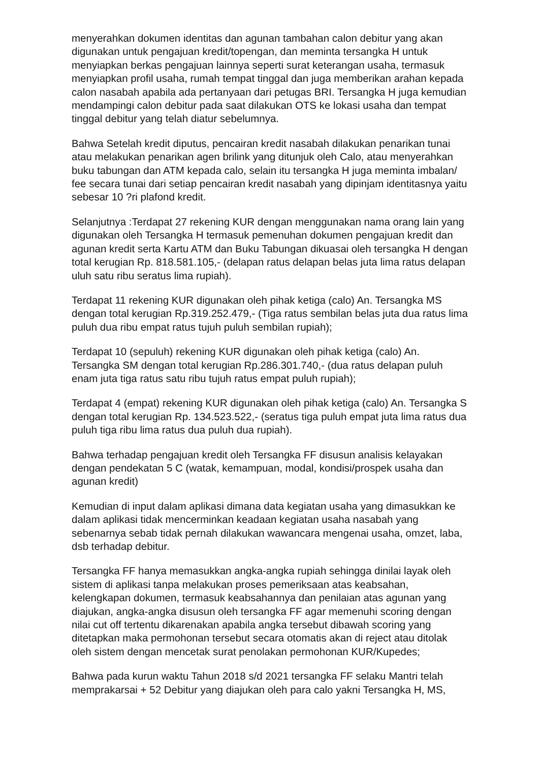menyerahkan dokumen identitas dan agunan tambahan calon debitur yang akan digunakan untuk pengajuan kredit/topengan, dan meminta tersangka H untuk menyiapkan berkas pengajuan lainnya seperti surat keterangan usaha, termasuk menyiapkan profil usaha, rumah tempat tinggal dan juga memberikan arahan kepada calon nasabah apabila ada pertanyaan dari petugas BRI. Tersangka H juga kemudian mendampingi calon debitur pada saat dilakukan OTS ke lokasi usaha dan tempat tinggal debitur yang telah diatur sebelumnya.
Bahwa Setelah kredit diputus, pencairan kredit nasabah dilakukan penarikan tunai atau melakukan penarikan agen brilink yang ditunjuk oleh Calo, atau menyerahkan buku tabungan dan ATM kepada calo, selain itu tersangka H juga meminta imbalan/ fee secara tunai dari setiap pencairan kredit nasabah yang dipinjam identitasnya yaitu sebesar 10 ?ri plafond kredit.
Selanjutnya :Terdapat 27 rekening KUR dengan menggunakan nama orang lain yang digunakan oleh Tersangka H termasuk pemenuhan dokumen pengajuan kredit dan agunan kredit serta Kartu ATM dan Buku Tabungan dikuasai oleh tersangka H dengan total kerugian Rp. 818.581.105,- (delapan ratus delapan belas juta lima ratus delapan uluh satu ribu seratus lima rupiah).
Terdapat 11 rekening KUR digunakan oleh pihak ketiga (calo) An. Tersangka MS dengan total kerugian Rp.319.252.479,- (Tiga ratus sembilan belas juta dua ratus lima puluh dua ribu empat ratus tujuh puluh sembilan rupiah);
Terdapat 10 (sepuluh) rekening KUR digunakan oleh pihak ketiga (calo) An. Tersangka SM dengan total kerugian Rp.286.301.740,- (dua ratus delapan puluh enam juta tiga ratus satu ribu tujuh ratus empat puluh rupiah);
Terdapat 4 (empat) rekening KUR digunakan oleh pihak ketiga (calo) An. Tersangka S dengan total kerugian Rp. 134.523.522,- (seratus tiga puluh empat juta lima ratus dua puluh tiga ribu lima ratus dua puluh dua rupiah).
Bahwa terhadap pengajuan kredit oleh Tersangka FF disusun analisis kelayakan dengan pendekatan 5 C (watak, kemampuan, modal, kondisi/prospek usaha dan agunan kredit)
Kemudian di input dalam aplikasi dimana data kegiatan usaha yang dimasukkan ke dalam aplikasi tidak mencerminkan keadaan kegiatan usaha nasabah yang sebenarnya sebab tidak pernah dilakukan wawancara mengenai usaha, omzet, laba, dsb terhadap debitur.
Tersangka FF hanya memasukkan angka-angka rupiah sehingga dinilai layak oleh sistem di aplikasi tanpa melakukan proses pemeriksaan atas keabsahan, kelengkapan dokumen, termasuk keabsahannya dan penilaian atas agunan yang diajukan, angka-angka disusun oleh tersangka FF agar memenuhi scoring dengan nilai cut off tertentu dikarenakan apabila angka tersebut dibawah scoring yang ditetapkan maka permohonan tersebut secara otomatis akan di reject atau ditolak oleh sistem dengan mencetak surat penolakan permohonan KUR/Kupedes;
Bahwa pada kurun waktu Tahun 2018 s/d 2021 tersangka FF selaku Mantri telah memprakarsai + 52 Debitur yang diajukan oleh para calo yakni Tersangka H, MS,